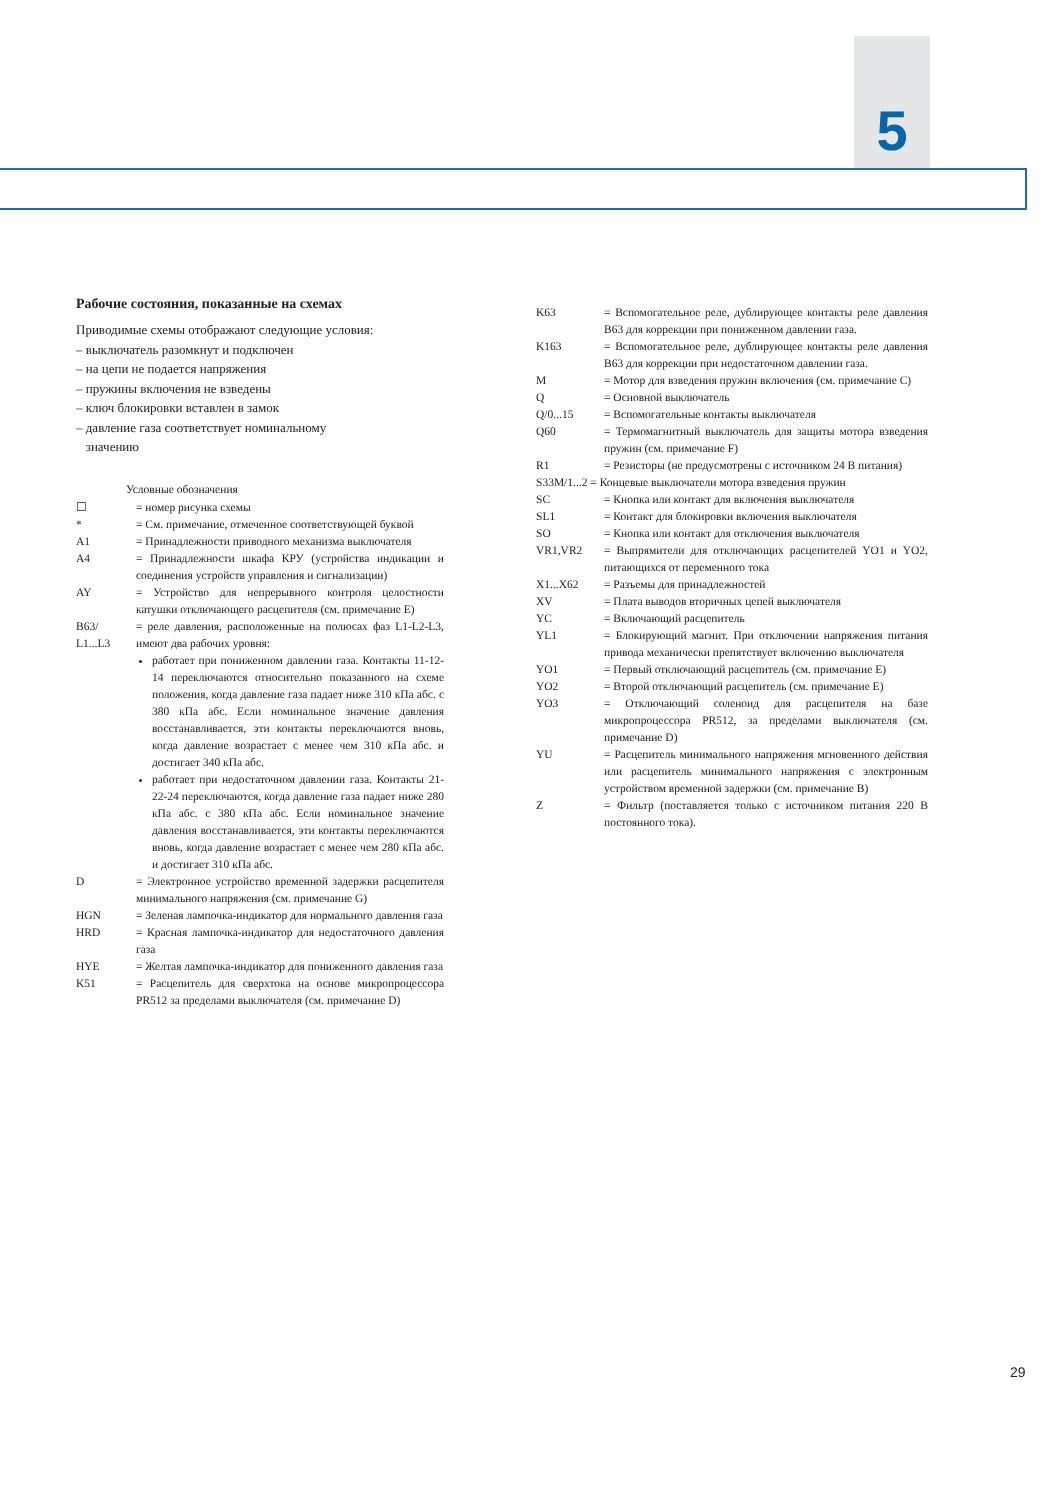5
Рабочие состояния, показанные на схемах
Приводимые схемы отображают следующие условия:
– выключатель разомкнут и подключен
– на цепи не подается напряжения
– пружины включения не взведены
– ключ блокировки вставлен в замок
– давление газа соответствует номинальному
значению
Условные обозначения
☐ = номер рисунка схемы
* = См. примечание, отмеченное соответствующей буквой
A1 = Принадлежности приводного механизма выключателя
A4 = Принадлежности шкафа КРУ (устройства индикации и соединения устройств управления и сигнализации)
AY = Устройство для непрерывного контроля целостности катушки отключающего расцепителя (см. примечание E)
B63/
L1...L3
= реле давления, расположенные на полюсах фаз L1-L2-L3, имеют два рабочих уровня:
работает при пониженном давлении газа. Контакты 11-12-14 переключаются относительно показанного на схеме положения, когда давление газа падает ниже 310 кПа абс. с 380 кПа абс. Если номинальное значение давления восстанавливается, эти контакты переключаются вновь, когда давление возрастает с менее чем 310 кПа абс. и достигает 340 кПа абс.
работает при недостаточном давлении газа. Контакты 21-22-24 переключаются, когда давление газа падает ниже 280 кПа абс. с 380 кПа абс. Если номинальное значение давления восстанавливается, эти контакты переключаются вновь, когда давление возрастает с менее чем 280 кПа абс. и достигает 310 кПа абс.
D = Электронное устройство временной задержки расцепителя минимального напряжения (см. примечание G)
HGN = Зеленая лампочка-индикатор для нормального давления газа
HRD = Красная лампочка-индикатор для недостаточного давления газа
HYE = Желтая лампочка-индикатор для пониженного давления газа
K51 = Расцепитель для сверхтока на основе микропроцессора PR512 за пределами выключателя (см. примечание D)
K63 = Вспомогательное реле, дублирующее контакты реле давления B63 для коррекции при пониженном давлении газа.
K163 = Вспомогательное реле, дублирующее контакты реле давления B63 для коррекции при недостаточном давлении газа.
M = Мотор для взведения пружин включения (см. примечание C)
Q = Основной выключатель
Q/0...15 = Вспомогательные контакты выключателя
Q60 = Термомагнитный выключатель для защиты мотора взведения пружин (см. примечание F)
R1 = Резисторы (не предусмотрены с источником 24 В питания)
S33M/1...2 = Концевые выключатели мотора взведения пружин
SC = Кнопка или контакт для включения выключателя
SL1 = Контакт для блокировки включения выключателя
SO = Кнопка или контакт для отключения выключателя
VR1,VR2 = Выпрямители для отключающих расцепителей YO1 и YO2, питающихся от переменного тока
X1...X62 = Разъемы для принадлежностей
XV = Плата выводов вторичных цепей выключателя
YC = Включающий расцепитель
YL1 = Блокирующий магнит. При отключении напряжения питания привода механически препятствует включению выключателя
YO1 = Первый отключающий расцепитель (см. примечание E)
YO2 = Второй отключающий расцепитель (см. примечание E)
YO3 = Отключающий соленоид для расцепителя на базе микропроцессора PR512, за пределами выключателя (см. примечание D)
YU = Расцепитель минимального напряжения мгновенного действия или расцепитель минимального напряжения с электронным устройством временной задержки (см. примечание B)
Z = Фильтр (поставляется только с источником питания 220 В постоянного тока).
29